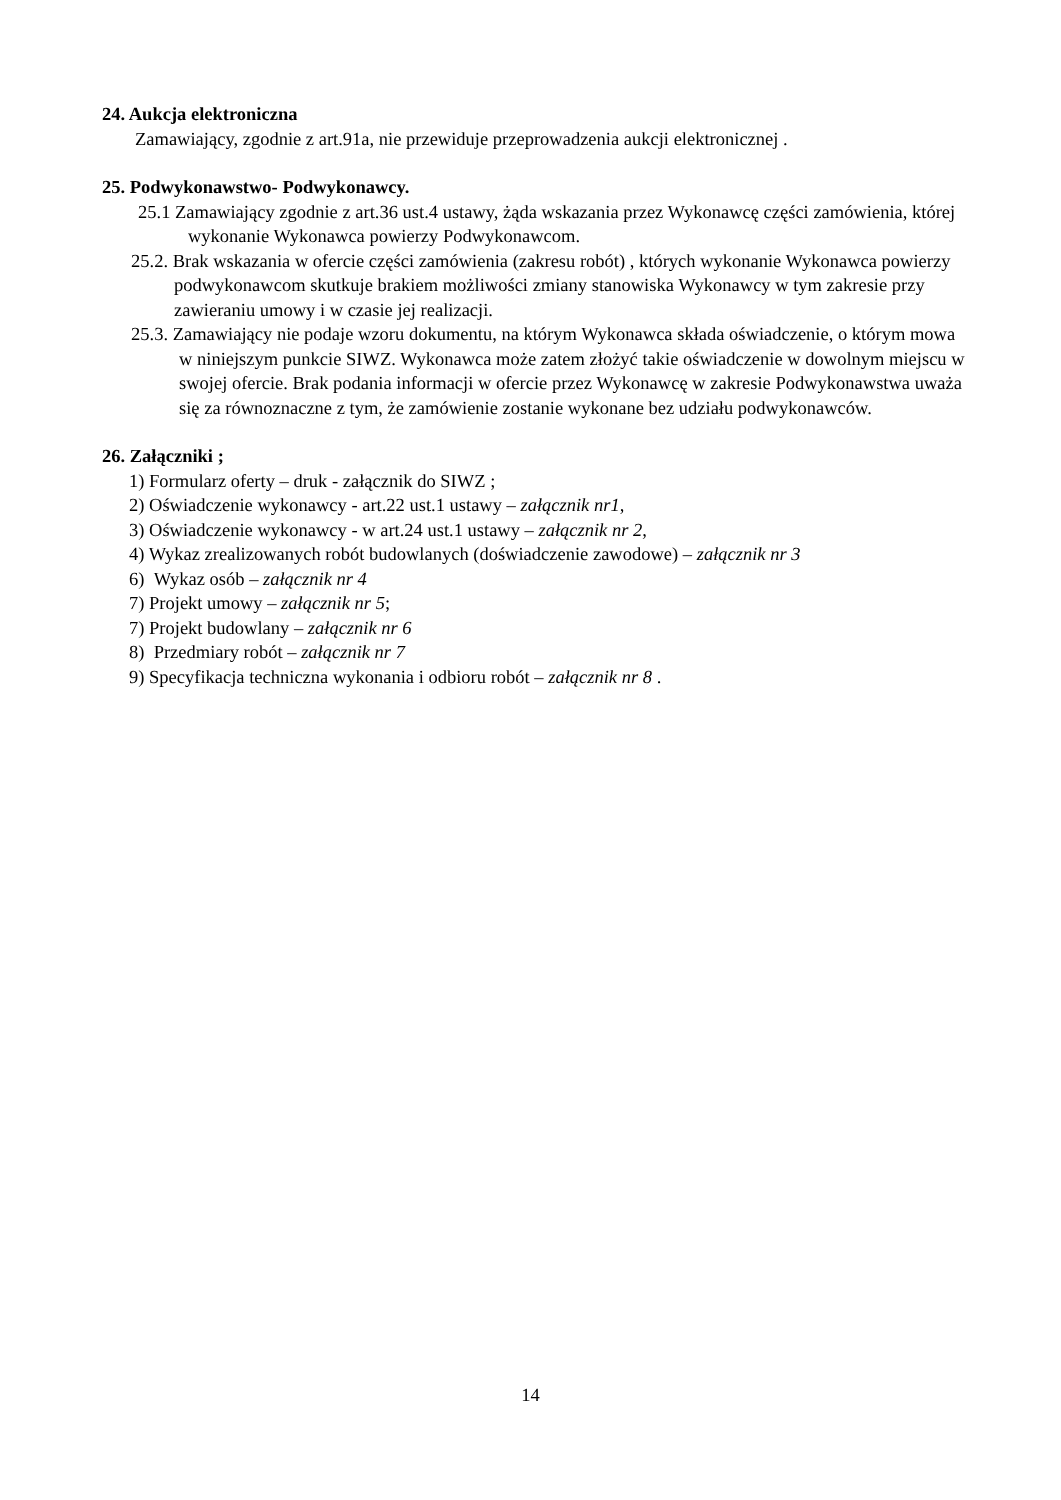24. Aukcja elektroniczna
Zamawiający, zgodnie z art.91a, nie przewiduje przeprowadzenia aukcji elektronicznej .
25. Podwykonawstwo- Podwykonawcy.
25.1 Zamawiający zgodnie z art.36 ust.4 ustawy, żąda wskazania przez Wykonawcę części zamówienia, której wykonanie Wykonawca powierzy Podwykonawcom.
25.2. Brak wskazania w ofercie części zamówienia (zakresu robót) , których wykonanie Wykonawca powierzy podwykonawcom skutkuje brakiem możliwości zmiany stanowiska Wykonawcy w tym zakresie przy zawieraniu umowy i w czasie jej realizacji.
25.3. Zamawiający nie podaje wzoru dokumentu, na którym Wykonawca składa oświadczenie, o którym mowa w niniejszym punkcie SIWZ. Wykonawca może zatem złożyć takie oświadczenie w dowolnym miejscu w swojej ofercie. Brak podania informacji w ofercie przez Wykonawcę w zakresie Podwykonawstwa uważa się za równoznaczne z tym, że zamówienie zostanie wykonane bez udziału podwykonawców.
26. Załączniki ;
1) Formularz oferty – druk - załącznik do SIWZ ;
2) Oświadczenie wykonawcy - art.22 ust.1 ustawy – załącznik nr1,
3) Oświadczenie wykonawcy - w art.24 ust.1 ustawy – załącznik nr 2,
4) Wykaz zrealizowanych robót budowlanych (doświadczenie zawodowe) – załącznik nr 3
6) Wykaz osób – załącznik nr 4
7) Projekt umowy – załącznik nr 5;
7) Projekt budowlany – załącznik nr 6
8) Przedmiary robót – załącznik nr 7
9) Specyfikacja techniczna wykonania i odbioru robót – załącznik nr 8 .
14